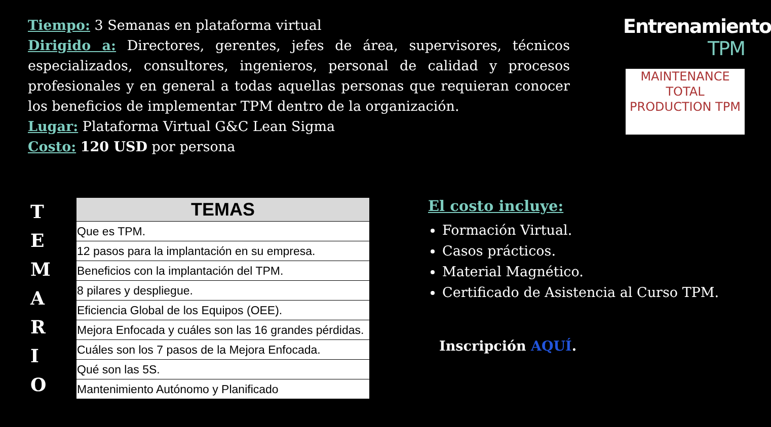Tiempo: 3 Semanas en plataforma virtual
Dirigido a: Directores, gerentes, jefes de área, supervisores, técnicos especializados, consultores, ingenieros, personal de calidad y procesos profesionales y en general a todas aquellas personas que requieran conocer los beneficios de implementar TPM dentro de la organización.
Lugar: Plataforma Virtual G&C Lean Sigma
Costo: 120 USD por persona
Entrenamiento
TPM
MAINTENANCE
TOTAL PRODUCTION TPM
T
E
M
A
R
I
O
| TEMAS |
| --- |
| Que es TPM. |
| 12 pasos para la implantación en su empresa. |
| Beneficios con la implantación del TPM. |
| 8 pilares y despliegue. |
| Eficiencia Global de los Equipos (OEE). |
| Mejora Enfocada y cuáles son las 16 grandes pérdidas. |
| Cuáles son los 7 pasos de la Mejora Enfocada. |
| Qué son las 5S. |
| Mantenimiento Autónomo y Planificado |
El costo incluye:
Formación Virtual.
Casos prácticos.
Material Magnético.
Certificado de Asistencia al Curso TPM.
Inscripción AQUÍ.